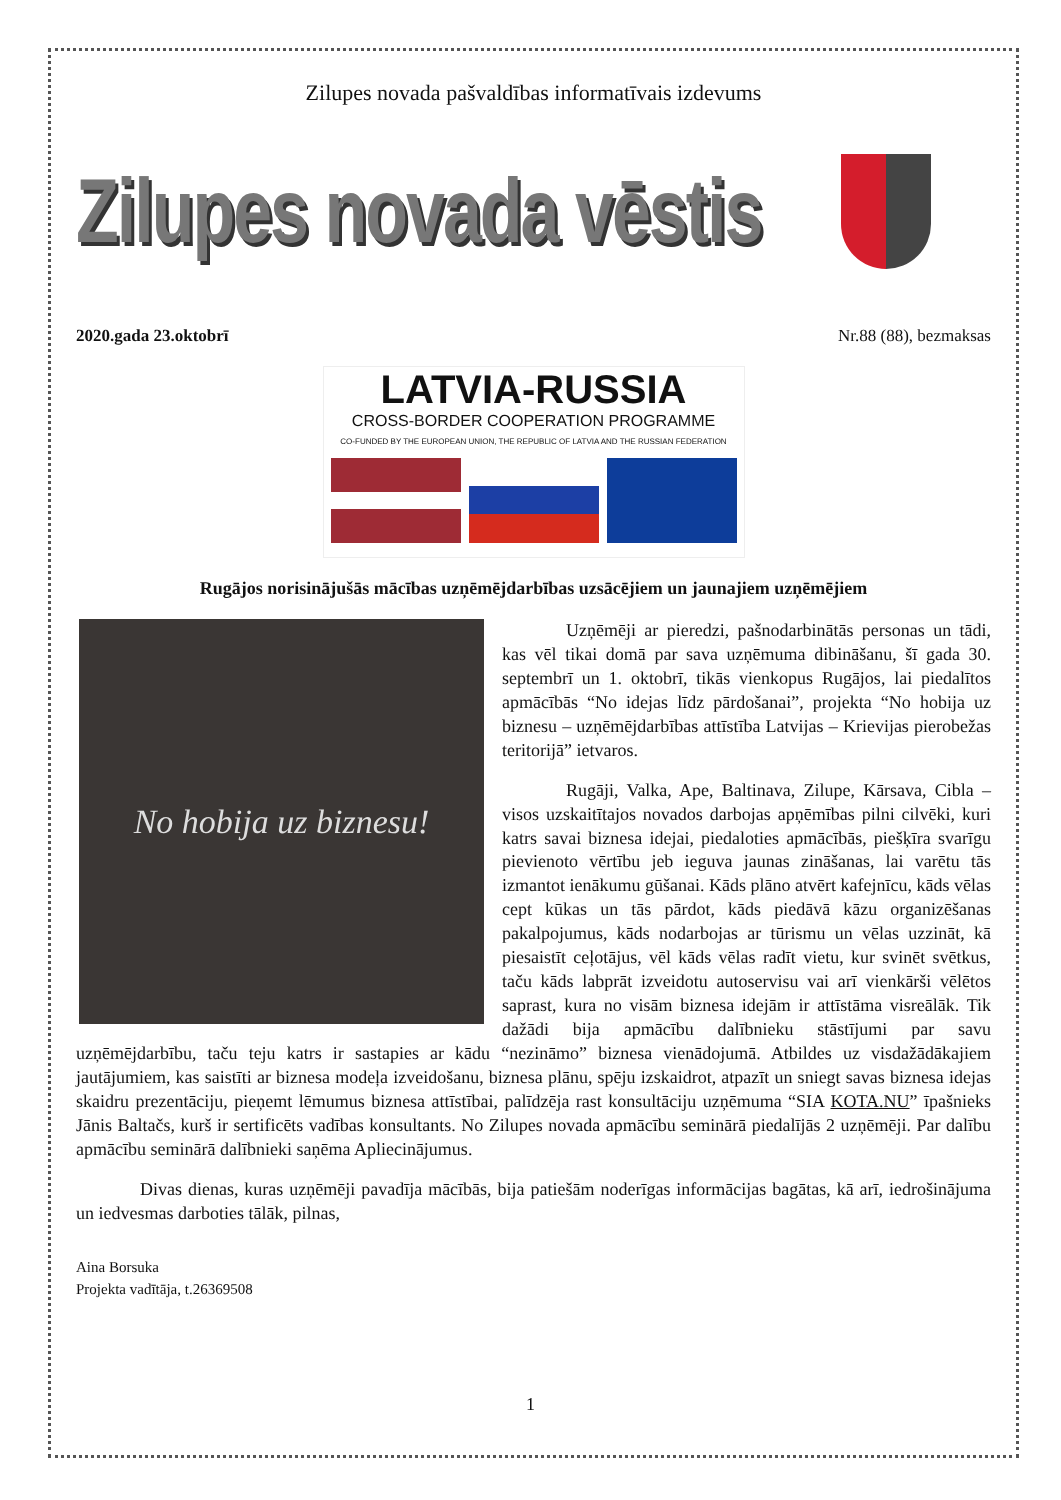Zilupes novada pašvaldības informatīvais izdevums
Zilupes novada vēstis
2020.gada 23.oktobrī Nr.88 (88), bezmaksas
LATVIA-RUSSIA
CROSS-BORDER COOPERATION PROGRAMME
CO-FUNDED BY THE EUROPEAN UNION, THE REPUBLIC OF LATVIA AND THE RUSSIAN FEDERATION
Rugājos norisinājušās mācības uzņēmējdarbības uzsācējiem un jaunajiem uzņēmējiem
No hobija uz biznesu!
Uzņēmēji ar pieredzi, pašnodarbinātās personas un tādi, kas vēl tikai domā par sava uzņēmuma dibināšanu, šī gada 30. septembrī un 1. oktobrī, tikās vienkopus Rugājos, lai piedalītos apmācībās “No idejas līdz pārdošanai”, projekta “No hobija uz biznesu – uzņēmējdarbības attīstība Latvijas – Krievijas pierobežas teritorijā” ietvaros.
Rugāji, Valka, Ape, Baltinava, Zilupe, Kārsava, Cibla – visos uzskaitītajos novados darbojas apņēmības pilni cilvēki, kuri katrs savai biznesa idejai, piedaloties apmācībās, piešķīra svarīgu pievienoto vērtību jeb ieguva jaunas zināšanas, lai varētu tās izmantot ienākumu gūšanai. Kāds plāno atvērt kafejnīcu, kāds vēlas cept kūkas un tās pārdot, kāds piedāvā kāzu organizēšanas pakalpojumus, kāds nodarbojas ar tūrismu un vēlas uzzināt, kā piesaistīt ceļotājus, vēl kāds vēlas radīt vietu, kur svinēt svētkus, taču kāds labprāt izveidotu autoservisu vai arī vienkārši vēlētos saprast, kura no visām biznesa idejām ir attīstāma visreālāk. Tik dažādi bija apmācību dalībnieku stāstījumi par savu uzņēmējdarbību, taču teju katrs ir sastapies ar kādu “nezināmo” biznesa vienādojumā. Atbildes uz visdažādākajiem jautājumiem, kas saistīti ar biznesa modeļa izveidošanu, biznesa plānu, spēju izskaidrot, atpazīt un sniegt savas biznesa idejas skaidru prezentāciju, pieņemt lēmumus biznesa attīstībai, palīdzēja rast konsultāciju uzņēmuma “SIA KOTA.NU” īpašnieks Jānis Baltačs, kurš ir sertificēts vadības konsultants. No Zilupes novada apmācību seminārā piedalījās 2 uzņēmēji. Par dalību apmācību seminārā dalībnieki saņēma Apliecinājumus.
Divas dienas, kuras uzņēmēji pavadīja mācībās, bija patiešām noderīgas informācijas bagātas, kā arī, iedrošinājuma un iedvesmas darboties tālāk, pilnas,
Aina Borsuka
Projekta vadītāja, t.26369508
1